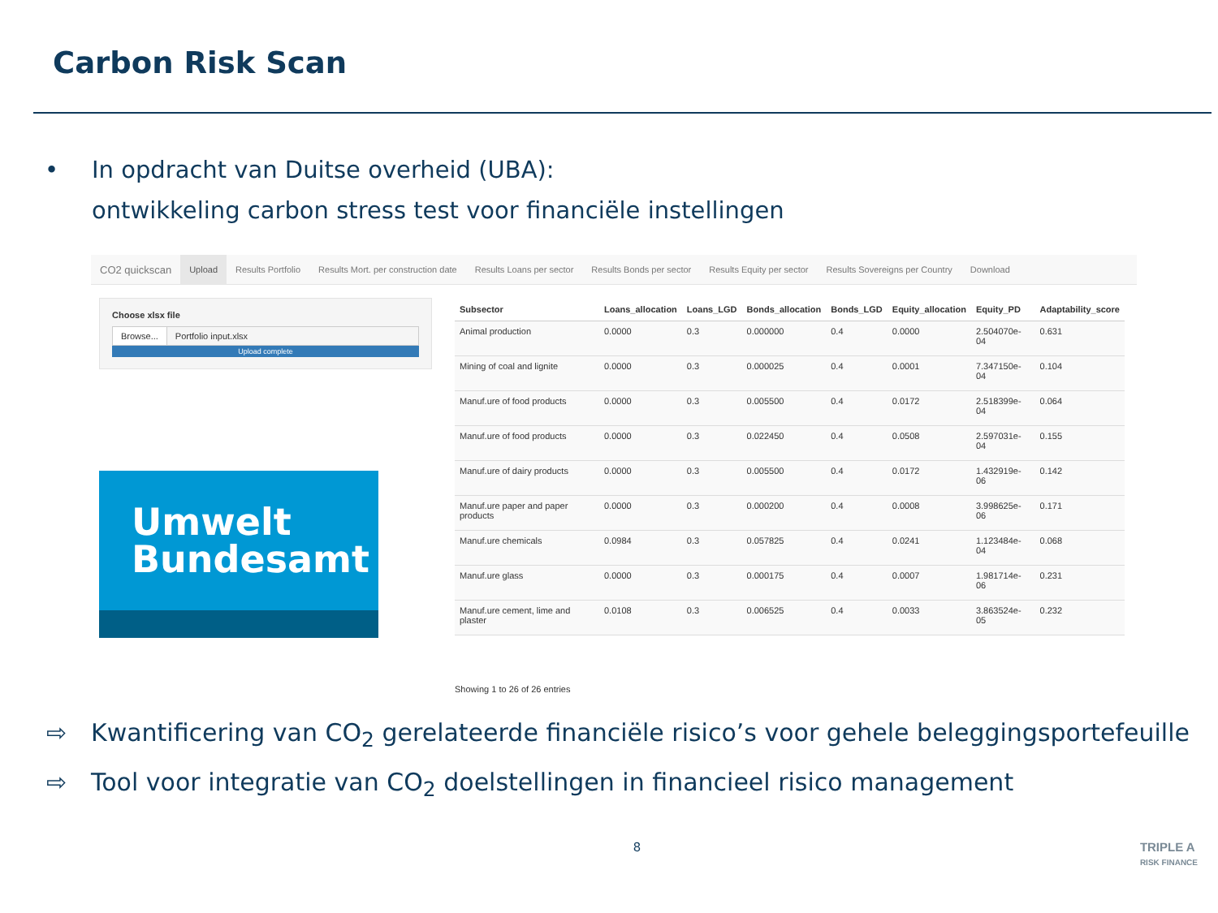Carbon Risk Scan
• In opdracht van Duitse overheid (UBA):
ontwikkeling carbon stress test voor financiële instellingen
CO2 quickscan Upload Results Portfolio Results Mort. per construction date Results Loans per sector Results Bonds per sector Results Equity per sector Results Sovereigns per Country Download
Choose xlsx file
Browse... Portfolio input.xlsx
Upload complete
Umwelt
Bundesamt
| Subsector | Loans_allocation | Loans_LGD | Bonds_allocation | Bonds_LGD | Equity_allocation | Equity_PD | Adaptability_score |
| --- | --- | --- | --- | --- | --- | --- | --- |
| Animal production | 0.0000 | 0.3 | 0.000000 | 0.4 | 0.0000 | 2.504070e-04 | 0.631 |
| Mining of coal and lignite | 0.0000 | 0.3 | 0.000025 | 0.4 | 0.0001 | 7.347150e-04 | 0.104 |
| Manuf.ure of food products | 0.0000 | 0.3 | 0.005500 | 0.4 | 0.0172 | 2.518399e-04 | 0.064 |
| Manuf.ure of food products | 0.0000 | 0.3 | 0.022450 | 0.4 | 0.0508 | 2.597031e-04 | 0.155 |
| Manuf.ure of dairy products | 0.0000 | 0.3 | 0.005500 | 0.4 | 0.0172 | 1.432919e-06 | 0.142 |
| Manuf.ure paper and paper products | 0.0000 | 0.3 | 0.000200 | 0.4 | 0.0008 | 3.998625e-06 | 0.171 |
| Manuf.ure chemicals | 0.0984 | 0.3 | 0.057825 | 0.4 | 0.0241 | 1.123484e-04 | 0.068 |
| Manuf.ure glass | 0.0000 | 0.3 | 0.000175 | 0.4 | 0.0007 | 1.981714e-06 | 0.231 |
| Manuf.ure cement, lime and plaster | 0.0108 | 0.3 | 0.006525 | 0.4 | 0.0033 | 3.863524e-05 | 0.232 |
Showing 1 to 26 of 26 entries
⇨ Kwantificering van CO<sub>2</sub> gerelateerde financiële risico’s voor gehele beleggingsportefeuille
⇨ Tool voor integratie van CO<sub>2</sub> doelstellingen in financieel risico management
8 TRIPLE A
RISK FINANCE